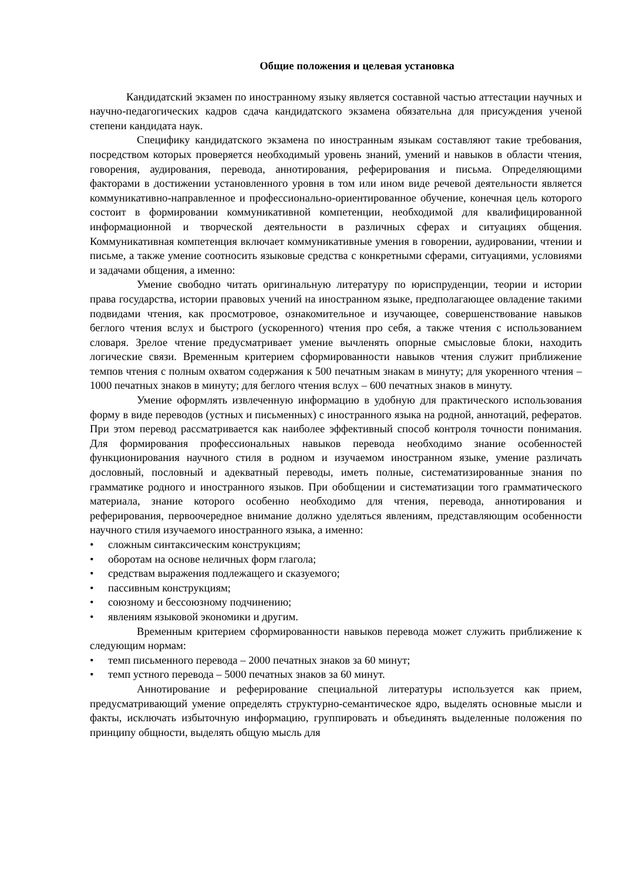Общие положения и целевая установка
Кандидатский экзамен по иностранному языку является составной частью аттестации научных и научно-педагогических кадров сдача кандидатского экзамена обязательна для присуждения ученой степени кандидата наук.
Специфику кандидатского экзамена по иностранным языкам составляют такие требования, посредством которых проверяется необходимый уровень знаний, умений и навыков в области чтения, говорения, аудирования, перевода, аннотирования, реферирования и письма. Определяющими факторами в достижении установленного уровня в том или ином виде речевой деятельности является коммуникативно-направленное и профессионально-ориентированное обучение, конечная цель которого состоит в формировании коммуникативной компетенции, необходимой для квалифицированной информационной и творческой деятельности в различных сферах и ситуациях общения. Коммуникативная компетенция включает коммуникативные умения в говорении, аудировании, чтении и письме, а также умение соотносить языковые средства с конкретными сферами, ситуациями, условиями и задачами общения, а именно:
Умение свободно читать оригинальную литературу по юриспруденции, теории и истории права государства, истории правовых учений на иностранном языке, предполагающее овладение такими подвидами чтения, как просмотровое, ознакомительное и изучающее, совершенствование навыков беглого чтения вслух и быстрого (ускоренного) чтения про себя, а также чтения с использованием словаря. Зрелое чтение предусматривает умение вычленять опорные смысловые блоки, находить логические связи. Временным критерием сформированности навыков чтения служит приближение темпов чтения с полным охватом содержания к 500 печатным знакам в минуту; для укоренного чтения –1000 печатных знаков в минуту; для беглого чтения вслух – 600 печатных знаков в минуту.
Умение оформлять извлеченную информацию в удобную для практического использования форму в виде переводов (устных и письменных) с иностранного языка на родной, аннотаций, рефератов. При этом перевод рассматривается как наиболее эффективный способ контроля точности понимания. Для формирования профессиональных навыков перевода необходимо знание особенностей функционирования научного стиля в родном и изучаемом иностранном языке, умение различать дословный, пословный и адекватный переводы, иметь полные, систематизированные знания по грамматике родного и иностранного языков. При обобщении и систематизации того грамматического материала, знание которого особенно необходимо для чтения, перевода, аннотирования и реферирования, первоочередное внимание должно уделяться явлениям, представляющим особенности научного стиля изучаемого иностранного языка, а именно:
• сложным синтаксическим конструкциям;
• оборотам на основе неличных форм глагола;
• средствам выражения подлежащего и сказуемого;
• пассивным конструкциям;
• союзному и бессоюзному подчинению;
• явлениям языковой экономики и другим.
Временным критерием сформированности навыков перевода может служить приближение к следующим нормам:
• темп письменного перевода – 2000 печатных знаков за 60 минут;
• темп устного перевода – 5000 печатных знаков за 60 минут.
Аннотирование и реферирование специальной литературы используется как прием, предусматривающий умение определять структурно-семантическое ядро, выделять основные мысли и факты, исключать избыточную информацию, группировать и объединять выделенные положения по принципу общности, выделять общую мысль для